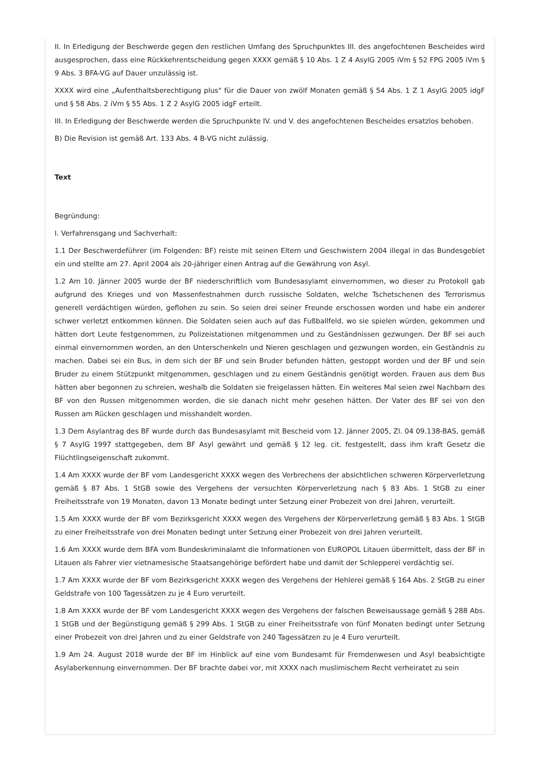II. In Erledigung der Beschwerde gegen den restlichen Umfang des Spruchpunktes III. des angefochtenen Bescheides wird ausgesprochen, dass eine Rückkehrentscheidung gegen XXXX gemäß § 10 Abs. 1 Z 4 AsylG 2005 iVm § 52 FPG 2005 iVm § 9 Abs. 3 BFA-VG auf Dauer unzulässig ist.
XXXX wird eine „Aufenthaltsberechtigung plus" für die Dauer von zwölf Monaten gemäß § 54 Abs. 1 Z 1 AsylG 2005 idgF und § 58 Abs. 2 iVm § 55 Abs. 1 Z 2 AsylG 2005 idgF erteilt.
III. In Erledigung der Beschwerde werden die Spruchpunkte IV. und V. des angefochtenen Bescheides ersatzlos behoben.
B) Die Revision ist gemäß Art. 133 Abs. 4 B-VG nicht zulässig.
Text
Begründung:
I. Verfahrensgang und Sachverhalt:
1.1 Der Beschwerdeführer (im Folgenden: BF) reiste mit seinen Eltern und Geschwistern 2004 illegal in das Bundesgebiet ein und stellte am 27. April 2004 als 20-jähriger einen Antrag auf die Gewährung von Asyl.
1.2 Am 10. Jänner 2005 wurde der BF niederschriftlich vom Bundesasylamt einvernommen, wo dieser zu Protokoll gab aufgrund des Krieges und von Massenfestnahmen durch russische Soldaten, welche Tschetschenen des Terrorismus generell verdächtigen würden, geflohen zu sein. So seien drei seiner Freunde erschossen worden und habe ein anderer schwer verletzt entkommen können. Die Soldaten seien auch auf das Fußballfeld, wo sie spielen würden, gekommen und hätten dort Leute festgenommen, zu Polizeistationen mitgenommen und zu Geständnissen gezwungen. Der BF sei auch einmal einvernommen worden, an den Unterschenkeln und Nieren geschlagen und gezwungen worden, ein Geständnis zu machen. Dabei sei ein Bus, in dem sich der BF und sein Bruder befunden hätten, gestoppt worden und der BF und sein Bruder zu einem Stützpunkt mitgenommen, geschlagen und zu einem Geständnis genötigt worden. Frauen aus dem Bus hätten aber begonnen zu schreien, weshalb die Soldaten sie freigelassen hätten. Ein weiteres Mal seien zwei Nachbarn des BF von den Russen mitgenommen worden, die sie danach nicht mehr gesehen hätten. Der Vater des BF sei von den Russen am Rücken geschlagen und misshandelt worden.
1.3 Dem Asylantrag des BF wurde durch das Bundesasylamt mit Bescheid vom 12. Jänner 2005, Zl. 04 09.138-BAS, gemäß § 7 AsylG 1997 stattgegeben, dem BF Asyl gewährt und gemäß § 12 leg. cit. festgestellt, dass ihm kraft Gesetz die Flüchtlingseigenschaft zukommt.
1.4 Am XXXX wurde der BF vom Landesgericht XXXX wegen des Verbrechens der absichtlichen schweren Körperverletzung gemäß § 87 Abs. 1 StGB sowie des Vergehens der versuchten Körperverletzung nach § 83 Abs. 1 StGB zu einer Freiheitsstrafe von 19 Monaten, davon 13 Monate bedingt unter Setzung einer Probezeit von drei Jahren, verurteilt.
1.5 Am XXXX wurde der BF vom Bezirksgericht XXXX wegen des Vergehens der Körperverletzung gemäß § 83 Abs. 1 StGB zu einer Freiheitsstrafe von drei Monaten bedingt unter Setzung einer Probezeit von drei Jahren verurteilt.
1.6 Am XXXX wurde dem BFA vom Bundeskriminalamt die Informationen von EUROPOL Litauen übermittelt, dass der BF in Litauen als Fahrer vier vietnamesische Staatsangehörige befördert habe und damit der Schlepperei verdächtig sei.
1.7 Am XXXX wurde der BF vom Bezirksgericht XXXX wegen des Vergehens der Hehlerei gemäß § 164 Abs. 2 StGB zu einer Geldstrafe von 100 Tagessätzen zu je 4 Euro verurteilt.
1.8 Am XXXX wurde der BF vom Landesgericht XXXX wegen des Vergehens der falschen Beweisaussage gemäß § 288 Abs. 1 StGB und der Begünstigung gemäß § 299 Abs. 1 StGB zu einer Freiheitsstrafe von fünf Monaten bedingt unter Setzung einer Probezeit von drei Jahren und zu einer Geldstrafe von 240 Tagessätzen zu je 4 Euro verurteilt.
1.9 Am 24. August 2018 wurde der BF im Hinblick auf eine vom Bundesamt für Fremdenwesen und Asyl beabsichtigte Asylaberkennung einvernommen. Der BF brachte dabei vor, mit XXXX nach muslimischem Recht verheiratet zu sein